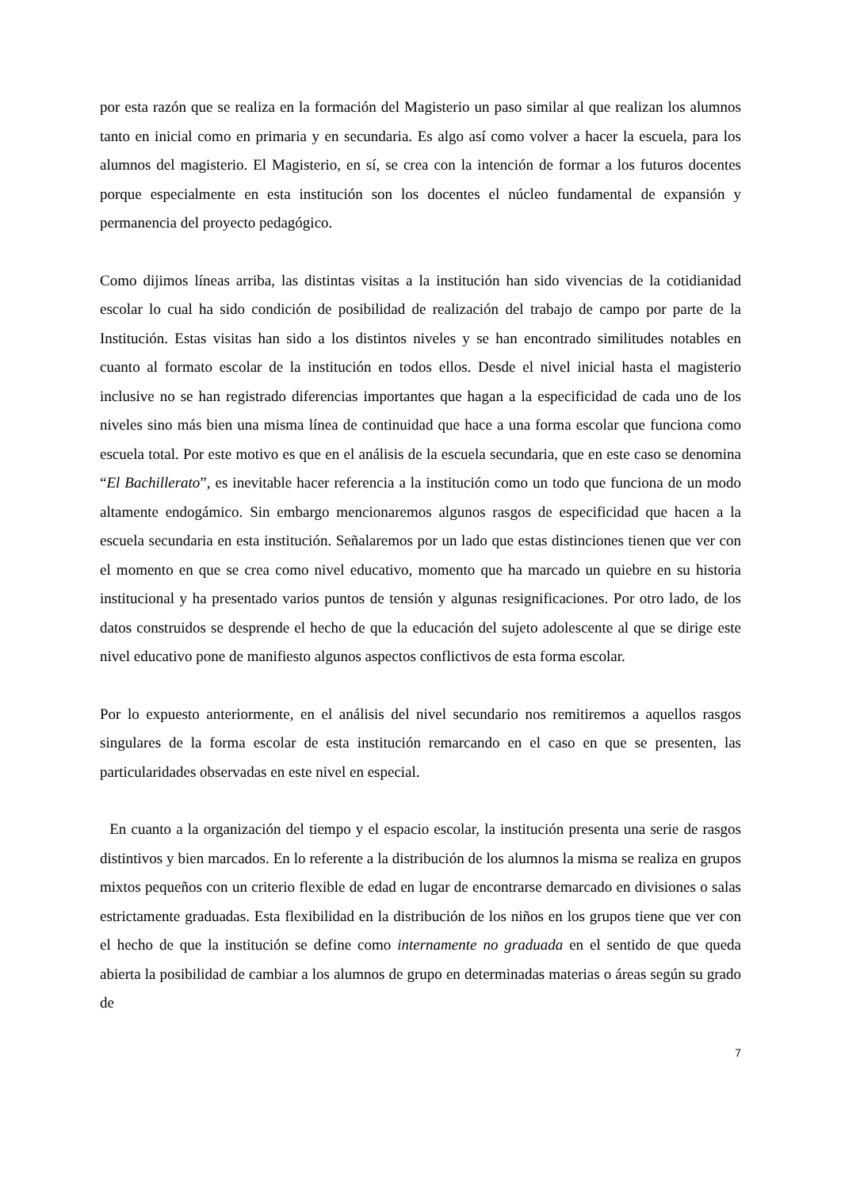por esta razón que se realiza en la formación del Magisterio un paso similar al que realizan los alumnos tanto en inicial como en primaria y en secundaria. Es algo así como volver a hacer la escuela, para los alumnos del magisterio. El Magisterio, en sí, se crea con la intención de formar a los futuros docentes porque especialmente en esta institución son los docentes el núcleo fundamental de expansión y permanencia del proyecto pedagógico.
Como dijimos líneas arriba, las distintas visitas a la institución han sido vivencias de la cotidianidad escolar lo cual ha sido condición de posibilidad de realización del trabajo de campo por parte de la Institución. Estas visitas han sido a los distintos niveles y se han encontrado similitudes notables en cuanto al formato escolar de la institución en todos ellos. Desde el nivel inicial hasta el magisterio inclusive no se han registrado diferencias importantes que hagan a la especificidad de cada uno de los niveles sino más bien una misma línea de continuidad que hace a una forma escolar que funciona como escuela total. Por este motivo es que en el análisis de la escuela secundaria, que en este caso se denomina “El Bachillerato”, es inevitable hacer referencia a la institución como un todo que funciona de un modo altamente endogámico. Sin embargo mencionaremos algunos rasgos de especificidad que hacen a la escuela secundaria en esta institución. Señalaremos por un lado que estas distinciones tienen que ver con el momento en que se crea como nivel educativo, momento que ha marcado un quiebre en su historia institucional y ha presentado varios puntos de tensión y algunas resignificaciones. Por otro lado, de los datos construidos se desprende el hecho de que la educación del sujeto adolescente al que se dirige este nivel educativo pone de manifiesto algunos aspectos conflictivos de esta forma escolar.
Por lo expuesto anteriormente, en el análisis del nivel secundario nos remitiremos a aquellos rasgos singulares de la forma escolar de esta institución remarcando en el caso en que se presenten, las particularidades observadas en este nivel en especial.
En cuanto a la organización del tiempo y el espacio escolar, la institución presenta una serie de rasgos distintivos y bien marcados. En lo referente a la distribución de los alumnos la misma se realiza en grupos mixtos pequeños con un criterio flexible de edad en lugar de encontrarse demarcado en divisiones o salas estrictamente graduadas. Esta flexibilidad en la distribución de los niños en los grupos tiene que ver con el hecho de que la institución se define como internamente no graduada en el sentido de que queda abierta la posibilidad de cambiar a los alumnos de grupo en determinadas materias o áreas según su grado de
7